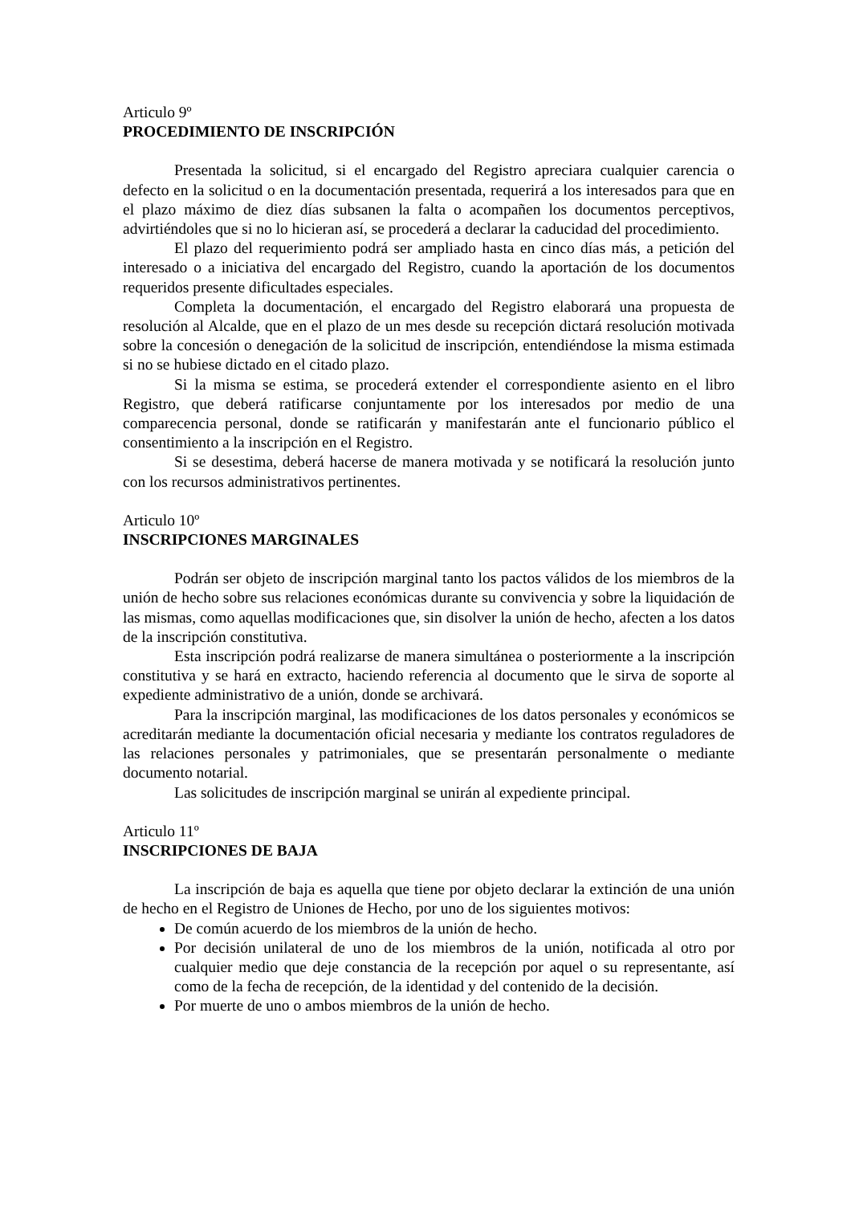Articulo 9º
PROCEDIMIENTO DE INSCRIPCIÓN
Presentada la solicitud, si el encargado del Registro apreciara cualquier carencia o defecto en la solicitud o en la documentación presentada, requerirá a los interesados para que en el plazo máximo de diez días subsanen la falta o acompañen los documentos perceptivos, advirtiéndoles que si no lo hicieran así, se procederá a declarar la caducidad del procedimiento.
El plazo del requerimiento podrá ser ampliado hasta en cinco días más, a petición del interesado o a iniciativa del encargado del Registro, cuando la aportación de los documentos requeridos presente dificultades especiales.
Completa la documentación, el encargado del Registro elaborará una propuesta de resolución al Alcalde, que en el plazo de un mes desde su recepción dictará resolución motivada sobre la concesión o denegación de la solicitud de inscripción, entendiéndose la misma estimada si no se hubiese dictado en el citado plazo.
Si la misma se estima, se procederá extender el correspondiente asiento en el libro Registro, que deberá ratificarse conjuntamente por los interesados por medio de una comparecencia personal, donde se ratificarán y manifestarán ante el funcionario público el consentimiento a la inscripción en el Registro.
Si se desestima, deberá hacerse de manera motivada y se notificará la resolución junto con los recursos administrativos pertinentes.
Articulo 10º
INSCRIPCIONES MARGINALES
Podrán ser objeto de inscripción marginal tanto los pactos válidos de los miembros de la unión de hecho sobre sus relaciones económicas durante su convivencia y sobre la liquidación de las mismas, como aquellas modificaciones que, sin disolver la unión de hecho, afecten a los datos de la inscripción constitutiva.
Esta inscripción podrá realizarse de manera simultánea o posteriormente a la inscripción constitutiva y se hará en extracto, haciendo referencia al documento que le sirva de soporte al expediente administrativo de a unión, donde se archivará.
Para la inscripción marginal, las modificaciones de los datos personales y económicos se acreditarán mediante la documentación oficial necesaria y mediante los contratos reguladores de las relaciones personales y patrimoniales, que se presentarán personalmente o mediante documento notarial.
Las solicitudes de inscripción marginal se unirán al expediente principal.
Articulo 11º
INSCRIPCIONES DE BAJA
La inscripción de baja es aquella que tiene por objeto declarar la extinción de una unión de hecho en el Registro de Uniones de Hecho, por uno de los siguientes motivos:
De común acuerdo de los miembros de la unión de hecho.
Por decisión unilateral de uno de los miembros de la unión, notificada al otro por cualquier medio que deje constancia de la recepción por aquel o su representante, así como de la fecha de recepción, de la identidad y del contenido de la decisión.
Por muerte de uno o ambos miembros de la unión de hecho.